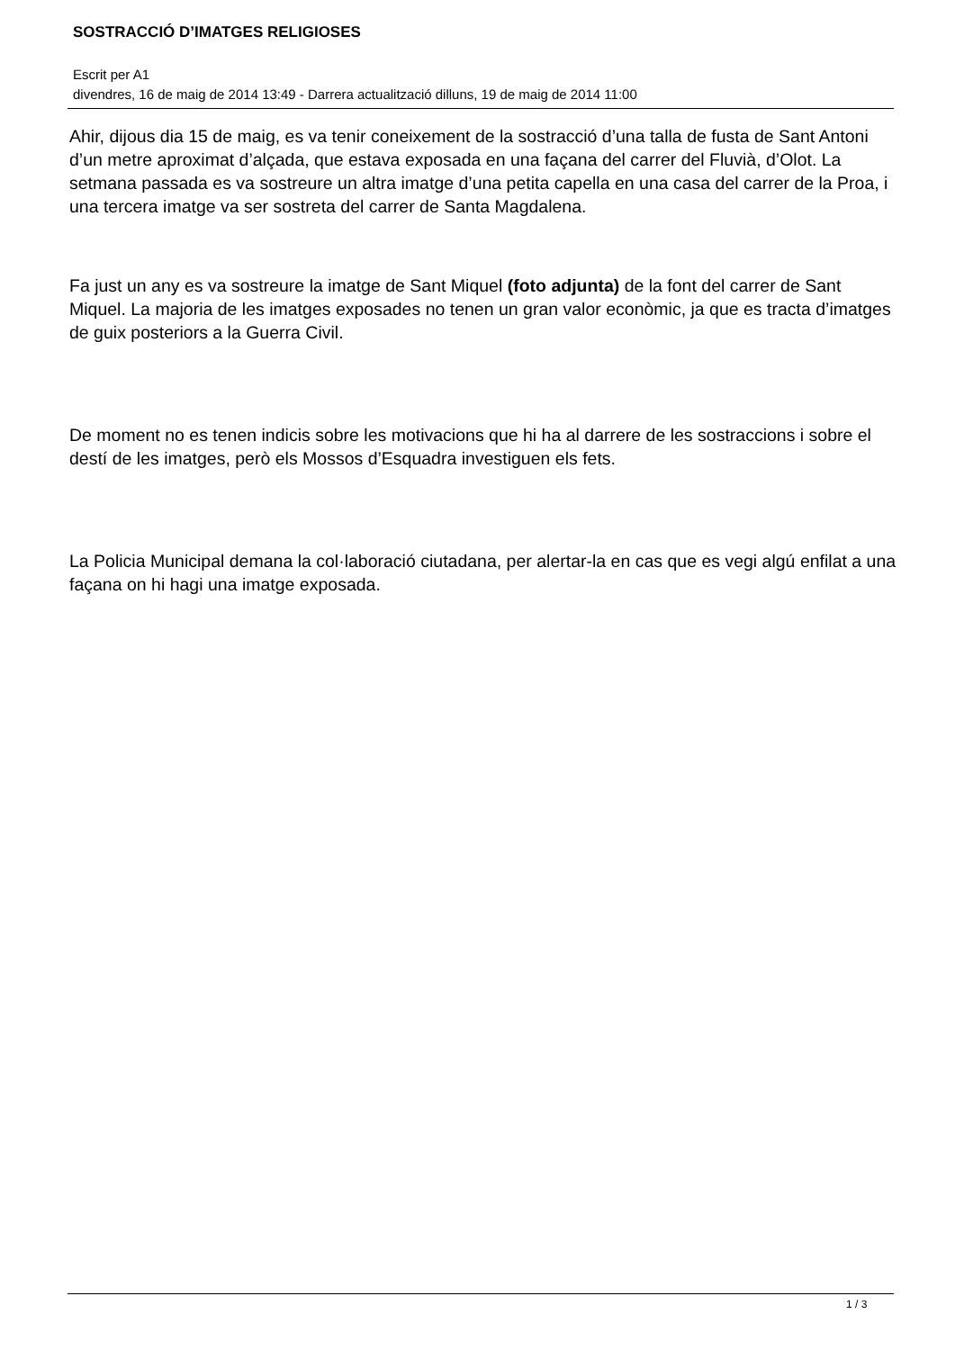SOSTRACCIÓ D’IMATGES RELIGIOSES
Escrit per A1
divendres, 16 de maig de 2014 13:49 - Darrera actualització dilluns, 19 de maig de 2014 11:00
Ahir, dijous dia 15 de maig, es va tenir coneixement de la sostracció d’una talla de fusta de Sant Antoni d’un metre aproximat d’alçada, que estava exposada en una façana del carrer del Fluvià, d’Olot. La setmana passada es va sostreure un altra imatge d’una petita capella en una casa del carrer de la Proa, i una tercera imatge va ser sostreta del carrer de Santa Magdalena.
Fa just un any es va sostreure la imatge de Sant Miquel (foto adjunta) de la font del carrer de Sant Miquel. La majoria de les imatges exposades no tenen un gran valor econòmic, ja que es tracta d’imatges de guix posteriors a la Guerra Civil.
De moment no es tenen indicis sobre les motivacions que hi ha al darrere de les sostraccions i sobre el destí de les imatges, però els Mossos d’Esquadra investiguen els fets.
La Policia Municipal demana la col·laboració ciutadana, per alertar-la en cas que es vegi algú enfilat a una façana on hi hagi una imatge exposada.
1 / 3